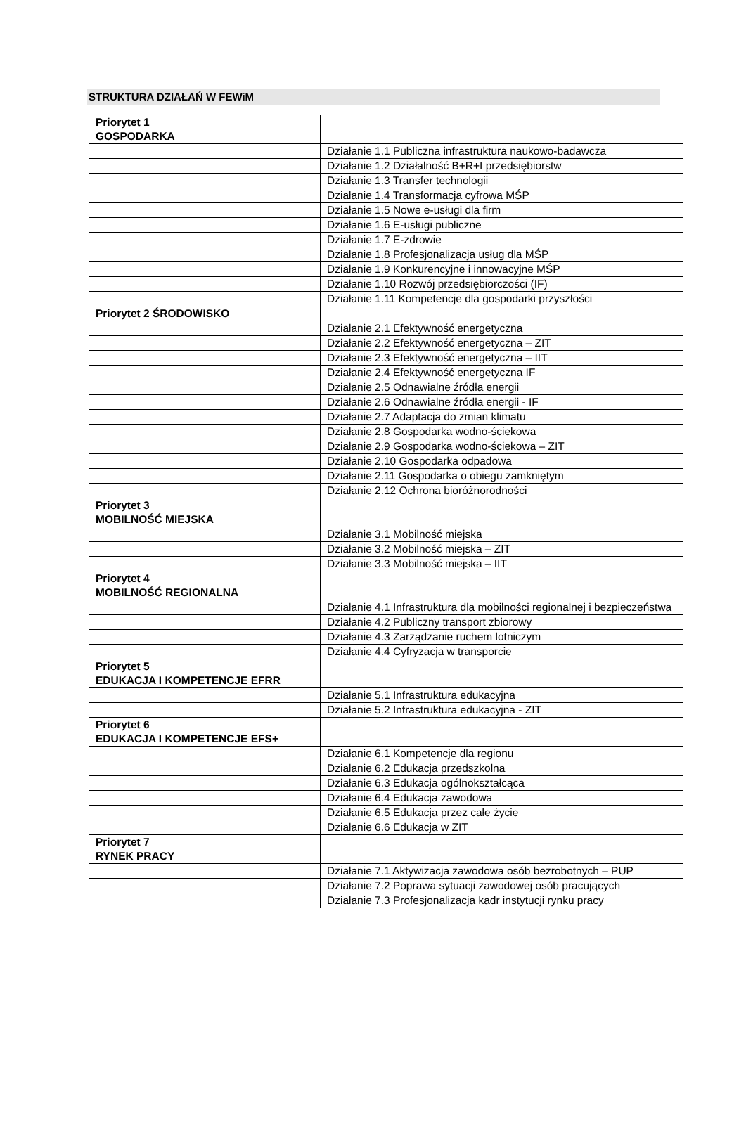STRUKTURA DZIAŁAŃ W FEWiM
| Priorytet 1 GOSPODARKA | |
| | Działanie 1.1 Publiczna infrastruktura naukowo-badawcza |
| | Działanie 1.2 Działalność B+R+I przedsiębiorstw |
| | Działanie 1.3 Transfer technologii |
| | Działanie 1.4 Transformacja cyfrowa MŚP |
| | Działanie 1.5 Nowe e-usługi dla firm |
| | Działanie 1.6 E-usługi publiczne |
| | Działanie 1.7 E-zdrowie |
| | Działanie 1.8 Profesjonalizacja usług dla MŚP |
| | Działanie 1.9 Konkurencyjne i innowacyjne MŚP |
| | Działanie 1.10 Rozwój przedsiębiorczości (IF) |
| | Działanie 1.11 Kompetencje dla gospodarki przyszłości |
| Priorytet 2 ŚRODOWISKO | |
| | Działanie 2.1 Efektywność energetyczna |
| | Działanie 2.2 Efektywność energetyczna – ZIT |
| | Działanie 2.3 Efektywność energetyczna – IIT |
| | Działanie 2.4 Efektywność energetyczna IF |
| | Działanie 2.5 Odnawialne źródła energii |
| | Działanie 2.6 Odnawialne źródła energii - IF |
| | Działanie 2.7 Adaptacja do zmian klimatu |
| | Działanie 2.8 Gospodarka wodno-ściekowa |
| | Działanie 2.9 Gospodarka wodno-ściekowa – ZIT |
| | Działanie 2.10 Gospodarka odpadowa |
| | Działanie 2.11 Gospodarka o obiegu zamkniętym |
| | Działanie 2.12 Ochrona bioróżnorodności |
| Priorytet 3 MOBILNOŚĆ MIEJSKA | |
| | Działanie 3.1 Mobilność miejska |
| | Działanie 3.2 Mobilność miejska – ZIT |
| | Działanie 3.3 Mobilność miejska – IIT |
| Priorytet 4 MOBILNOŚĆ REGIONALNA | |
| | Działanie 4.1 Infrastruktura dla mobilności regionalnej i bezpieczeństwa |
| | Działanie 4.2 Publiczny transport zbiorowy |
| | Działanie 4.3 Zarządzanie ruchem lotniczym |
| | Działanie 4.4 Cyfryzacja w transporcie |
| Priorytet 5 EDUKACJA I KOMPETENCJE EFRR | |
| | Działanie 5.1 Infrastruktura edukacyjna |
| | Działanie 5.2 Infrastruktura edukacyjna - ZIT |
| Priorytet 6 EDUKACJA I KOMPETENCJE EFS+ | |
| | Działanie 6.1 Kompetencje dla regionu |
| | Działanie 6.2 Edukacja przedszkolna |
| | Działanie 6.3 Edukacja ogólnokształcąca |
| | Działanie 6.4 Edukacja zawodowa |
| | Działanie 6.5 Edukacja przez całe życie |
| | Działanie 6.6 Edukacja w ZIT |
| Priorytet 7 RYNEK PRACY | |
| | Działanie 7.1 Aktywizacja zawodowa osób bezrobotnych – PUP |
| | Działanie 7.2 Poprawa sytuacji zawodowej osób pracujących |
| | Działanie 7.3 Profesjonalizacja kadr instytucji rynku pracy |